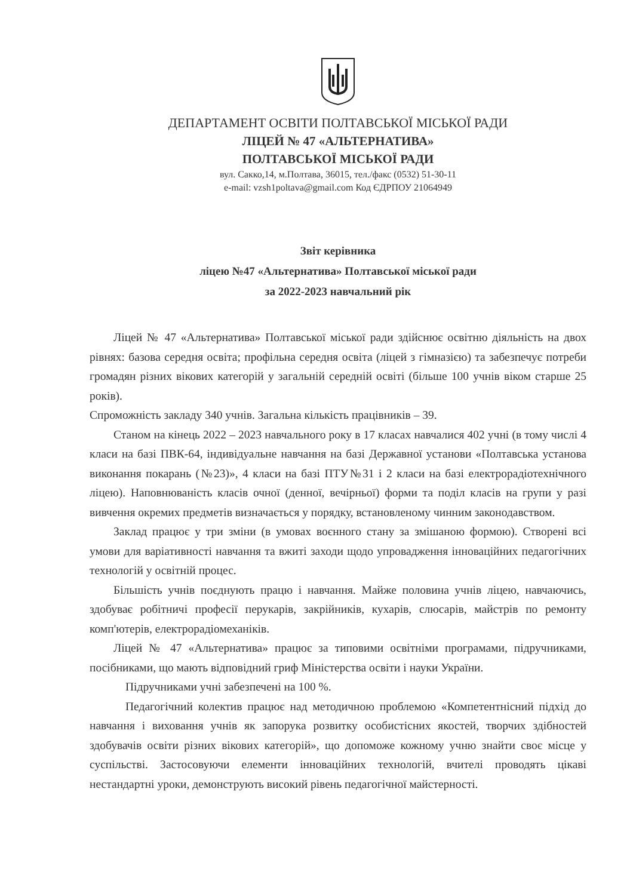ДЕПАРТАМЕНТ ОСВІТИ ПОЛТАВСЬКОЇ МІСЬКОЇ РАДИ
ЛІЦЕЙ № 47 «АЛЬТЕРНАТИВА»
ПОЛТАВСЬКОЇ МІСЬКОЇ РАДИ
вул. Сакко,14, м.Полтава, 36015, тел./факс (0532) 51-30-11
e-mail: vzsh1poltava@gmail.com Код ЄДРПОУ 21064949
Звіт керівника
ліцею №47 «Альтернатива» Полтавської міської ради
за 2022-2023 навчальний рік
Ліцей № 47 «Альтернатива» Полтавської міської ради здійснює освітню діяльність на двох рівнях: базова середня освіта; профільна середня освіта (ліцей з гімназією) та забезпечує потреби громадян різних вікових категорій у загальній середній освіті (більше 100 учнів віком старше 25 років).
Спроможність закладу 340 учнів. Загальна кількість працівників – 39.
Станом на кінець 2022 – 2023 навчального року в 17 класах навчалися 402 учні (в тому числі 4 класи на базі ПВК-64, індивідуальне навчання на базі Державної установи «Полтавська установа виконання покарань (№23)», 4 класи на базі ПТУ№31 і 2 класи на базі електрорадіотехнічного ліцею). Наповнюваність класів очної (денної, вечірньої) форми та поділ класів на групи у разі вивчення окремих предметів визначається у порядку, встановленому чинним законодавством.
Заклад працює у три зміни (в умовах воєнного стану за змішаною формою). Створені всі умови для варіативності навчання та вжиті заходи щодо упровадження інноваційних педагогічних технологій у освітній процес.
Більшість учнів поєднують працю і навчання. Майже половина учнів ліцею, навчаючись, здобуває робітничі професії перукарів, закрійників, кухарів, слюсарів, майстрів по ремонту комп'ютерів, електрорадіомеханіків.
Ліцей № 47 «Альтернатива» працює за типовими освітніми програмами, підручниками, посібниками, що мають відповідний гриф Міністерства освіти і науки України.
Підручниками учні забезпечені на 100 %.
Педагогічний колектив працює над методичною проблемою «Компетентнісний підхід до навчання і виховання учнів як запорука розвитку особистісних якостей, творчих здібностей здобувачів освіти різних вікових категорій», що допоможе кожному учню знайти своє місце у суспільстві. Застосовуючи елементи інноваційних технологій, вчителі проводять цікаві нестандартні уроки, демонструють високий рівень педагогічної майстерності.